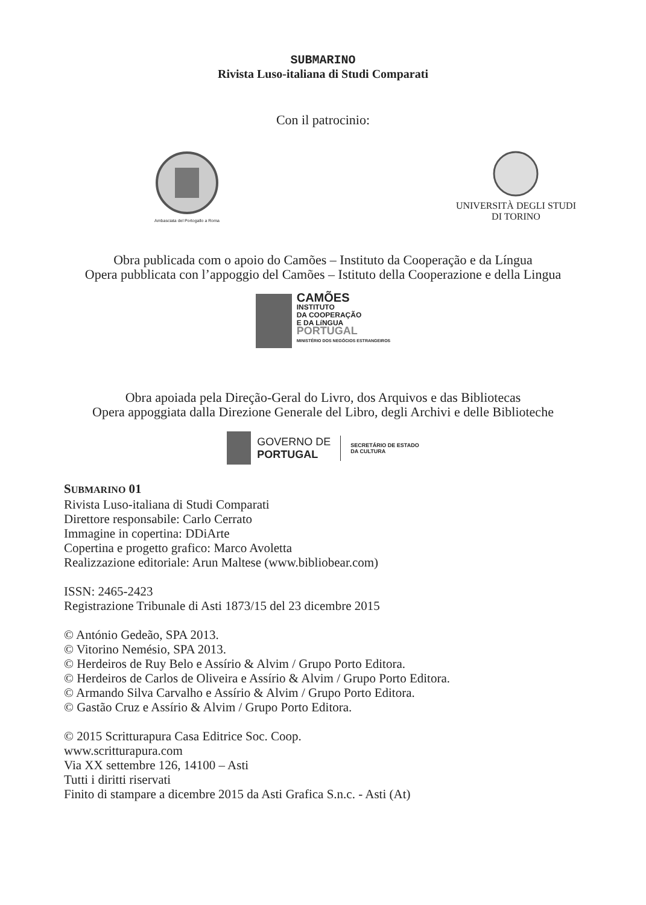SUBMARINO
Rivista Luso-italiana di Studi Comparati
Con il patrocinio:
Ambasciata del Portogallo a Roma
UNIVERSITÀ DEGLI STUDI
DI TORINO
Obra publicada com o apoio do Camões – Instituto da Cooperação e da Língua
Opera pubblicata con l’appoggio del Camões – Istituto della Cooperazione e della Lingua
CAMÕES
INSTITUTO
DA COOPERAÇÃO
E DA LíNGUA
PORTUGAL
MINISTÉRIO DOS NEGÓCIOS ESTRANGEIROS
Obra apoiada pela Direção-Geral do Livro, dos Arquivos e das Bibliotecas
Opera appoggiata dalla Direzione Generale del Libro, degli Archivi e delle Biblioteche
GOVERNO DE
PORTUGAL SECRETÁRIO DE ESTADO
DA CULTURA
SUBMARINO 01
Rivista Luso-italiana di Studi Comparati
Direttore responsabile: Carlo Cerrato
Immagine in copertina: DDiArte
Copertina e progetto grafico: Marco Avoletta
Realizzazione editoriale: Arun Maltese (www.bibliobear.com)
ISSN: 2465-2423
Registrazione Tribunale di Asti 1873/15 del 23 dicembre 2015
© António Gedeão, SPA 2013.
© Vitorino Nemésio, SPA 2013.
© Herdeiros de Ruy Belo e Assírio & Alvim / Grupo Porto Editora.
© Herdeiros de Carlos de Oliveira e Assírio & Alvim / Grupo Porto Editora.
© Armando Silva Carvalho e Assírio & Alvim / Grupo Porto Editora.
© Gastão Cruz e Assírio & Alvim / Grupo Porto Editora.
© 2015 Scritturapura Casa Editrice Soc. Coop.
www.scritturapura.com
Via XX settembre 126, 14100 – Asti
Tutti i diritti riservati
Finito di stampare a dicembre 2015 da Asti Grafica S.n.c. - Asti (At)